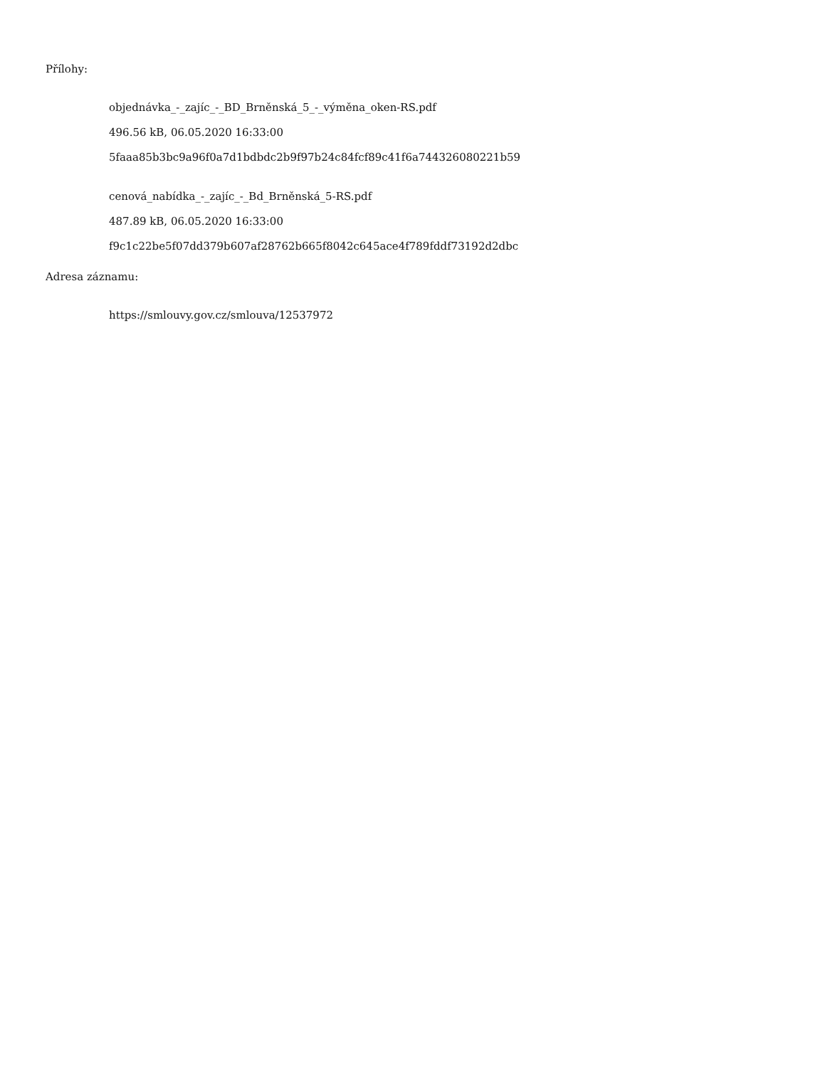Přílohy:
objednávka_-_zajíc_-_BD_Brněnská_5_-_výměna_oken-RS.pdf
496.56 kB, 06.05.2020 16:33:00
5faaa85b3bc9a96f0a7d1bdbdc2b9f97b24c84fcf89c41f6a744326080221b59
cenová_nabídka_-_zajíc_-_Bd_Brněnská_5-RS.pdf
487.89 kB, 06.05.2020 16:33:00
f9c1c22be5f07dd379b607af28762b665f8042c645ace4f789fddf73192d2dbc
Adresa záznamu:
https://smlouvy.gov.cz/smlouva/12537972